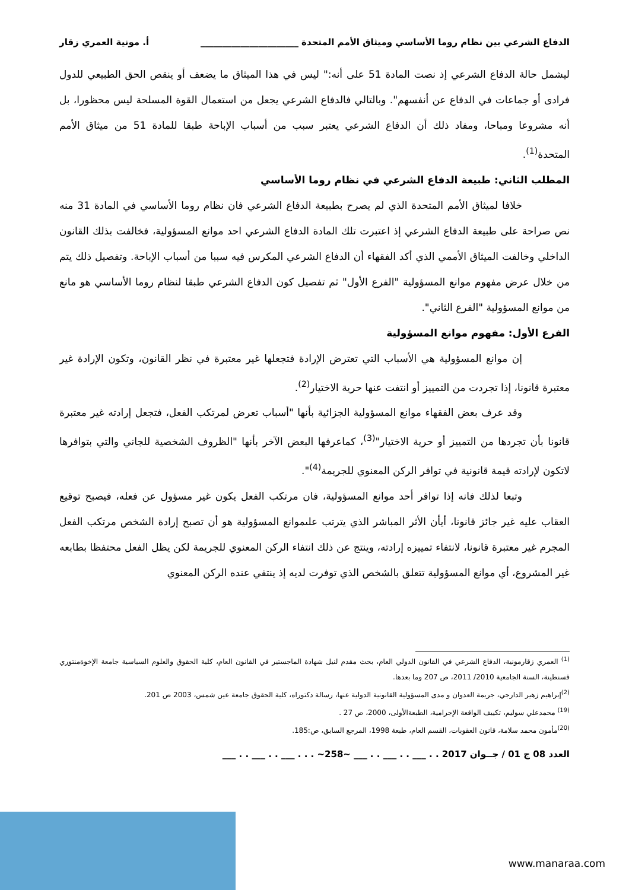الدفاع الشرعي بين نظام روما الأساسي وميثاق الأمم المتحدة ______________________ أ. مونية العمري زقار
ليشمل حالة الدفاع الشرعي إذ نصت المادة 51 على أنه:" ليس في هذا الميثاق ما يضعف أو ينقص الحق الطبيعي للدول فرادى أو جماعات في الدفاع عن أنفسهم". وبالتالي فالدفاع الشرعي يجعل من استعمال القوة المسلحة ليس محظورا، بل أنه مشروعا ومباحا، ومفاد ذلك أن الدفاع الشرعي يعتبر سبب من أسباب الإباحة طبقا للمادة 51 من ميثاق الأمم المتحدة<sup>(1)</sup>.
المطلب الثاني: طبيعة الدفاع الشرعي في نظام روما الأساسي
خلافا لميثاق الأمم المتحدة الذي لم يصرح بطبيعة الدفاع الشرعي فان نظام روما الأساسي في المادة 31 منه نص صراحة على طبيعة الدفاع الشرعي إذ اعتبرت تلك المادة الدفاع الشرعي احد موانع المسؤولية، فخالفت بذلك القانون الداخلي وخالفت الميثاق الأممي الذي أكد الفقهاء أن الدفاع الشرعي المكرس فيه سببا من أسباب الإباحة. وتفصيل ذلك يتم من خلال عرض مفهوم موانع المسؤولية "الفرع الأول" ثم تفصيل كون الدفاع الشرعي طبقا لنظام روما الأساسي هو مانع من موانع المسؤولية "الفرع الثاني".
الفرع الأول: مفهوم موانع المسؤولية
إن موانع المسؤولية هي الأسباب التي تعترض الإرادة فتجعلها غير معتبرة في نظر القانون، وتكون الإرادة غير معتبرة قانونا، إذا تجردت من التمييز أو انتفت عنها حرية الاختيار<sup>(2)</sup>.
وقد عرف بعض الفقهاء موانع المسؤولية الجزائية بأنها "أسباب تعرض لمرتكب الفعل، فتجعل إرادته غير معتبرة قانونا بأن تجردها من التمييز أو حرية الاختيار"<sup>(3)</sup>، كماعرفها البعض الآخر بأنها "الظروف الشخصية للجاني والتي بتوافرها لاتكون لإرادته قيمة قانونية في توافر الركن المعنوي للجريمة<sup>(4)</sup>".
وتبعا لذلك فانه إذا توافر أحد موانع المسؤولية، فان مرتكب الفعل يكون غير مسؤول عن فعله، فيصبح توقيع العقاب عليه غير جائز قانونا، أيأن الأثر المباشر الذي يترتب علىموانع المسؤولية هو أن تصبح إرادة الشخص مرتكب الفعل المجرم غير معتبرة قانونا، لانتفاء تمييزه إرادته، وينتج عن ذلك انتفاء الركن المعنوي للجريمة لكن يظل الفعل محتفظا بطابعه غير المشروع، أي موانع المسؤولية تتعلق بالشخص الذي توفرت لديه إذ ينتفي عنده الركن المعنوي
<sup>(1)</sup> العمري زقارمونية، الدفاع الشرعي في القانون الدولي العام، بحث مقدم لنيل شهادة الماجستير في القانون العام، كلية الحقوق والعلوم السياسية جامعة الإخوةمنتوري قسنطينة، السنة الجامعية 2010/ 2011، ص 207 وما بعدها.
<sup>(2)</sup> إبراهيم زهير الدارجي، جريمة العدوان و مدى المسؤولية القانونية الدولية عنها، رسالة دكتوراه، كلية الحقوق جامعة عين شمس، 2003 ص 201.
<sup>(19)</sup> محمدعلي سوليم، تكييف الواقعة الإجرامية، الطبعةالأولى، 2000، ص 27 .
<sup>(20)</sup> مأمون محمد سلامة، قانون العقوبات، القسم العام، طبعة 1998، المرجع السابق، ص:185.
العدد 08 ج 01 / جــوان 2017 . . ___ . . ___ . . ___ ~258~ . . . ___ . . ___ . . ___
www.manaraa.com